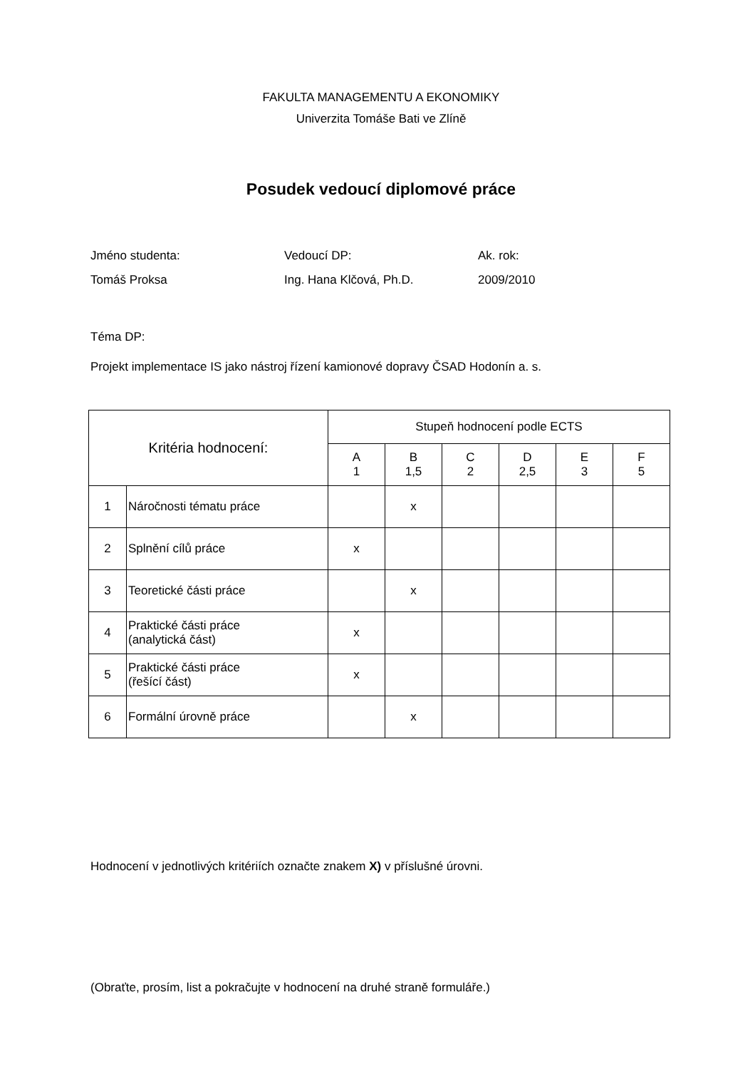FAKULTA MANAGEMENTU A EKONOMIKY
Univerzita Tomáše Bati ve Zlíně
Posudek vedoucí diplomové práce
Jméno studenta: Vedoucí DP: Ak. rok:
Tomáš Proksa Ing. Hana Klčová, Ph.D. 2009/2010
Téma DP:
Projekt implementace IS jako nástroj řízení kamionové dopravy ČSAD Hodonín a. s.
| Kritéria hodnocení: | | Stupeň hodnocení podle ECTS | | | | | |
| | | A 1 | B 1,5 | C 2 | D 2,5 | E 3 | F 5 |
| 1 | Náročnosti tématu práce | | x | | | | |
| 2 | Splnění cílů práce | x | | | | | |
| 3 | Teoretické části práce | | x | | | | |
| 4 | Praktické části práce (analytická část) | x | | | | | |
| 5 | Praktické části práce (řešící část) | x | | | | | |
| 6 | Formální úrovně práce | | x | | | | |
Hodnocení v jednotlivých kritériích označte znakem X) v příslušné úrovni.
(Obraťte, prosím, list a pokračujte v hodnocení na druhé straně formuláře.)